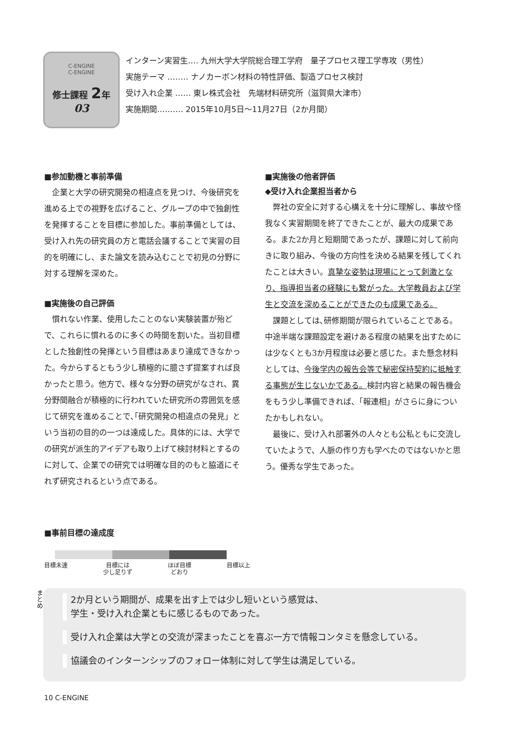C-ENGINE
C-ENGINE
修士課程 2年
03
インターン実習生‥‥ 九州大学大学院総合理工学府　量子プロセス理工学専攻（男性）
実施テーマ ‥‥‥‥ ナノカーボン材料の特性評価、製造プロセス検討
受け入れ企業 ‥‥‥ 東レ株式会社　先端材料研究所（滋賀県大津市）
実施期間‥‥‥‥‥ 2015年10月5日～11月27日（2か月間）
■参加動機と事前準備
企業と大学の研究開発の相違点を見つけ、今後研究を進める上での視野を広げること、グループの中で独創性を発揮することを目標に参加した。事前準備としては、受け入れ先の研究員の方と電話会議することで実習の目的を明確にし、また論文を読み込むことで初見の分野に対する理解を深めた。
■実施後の自己評価
慣れない作業、使用したことのない実験装置が殆どで、これらに慣れるのに多くの時間を割いた。当初目標とした独創性の発揮という目標はあまり達成できなかった。今からするともう少し積極的に臆さず提案すれば良かったと思う。他方で、様々な分野の研究がなされ、異分野間融合が積極的に行われていた研究所の雰囲気を感じて研究を進めることで､｢研究開発の相違点の発見」という当初の目的の一つは達成した。具体的には、大学での研究が派生的アイデアも取り上げて検討材料とするのに対して、企業での研究では明確な目的のもと脇道にそれず研究されるという点である。
■実施後の他者評価
◆受け入れ企業担当者から
弊社の安全に対する心構えを十分に理解し、事故や怪我なく実習期間を終了できたことが、最大の成果である。また2か月と短期間であったが、課題に対して前向きに取り組み、今後の方向性を決める結果を残してくれたことは大きい。真摯な姿勢は現場にとって刺激となり、指導担当者の経験にも繋がった。大学教員および学生と交流を深めることができたのも成果である。
課題としては､研修期間が限られていることである。中途半端な課題設定を避けある程度の結果を出すためには少なくとも3か月程度は必要と感じた。また懸念材料としては、今後学内の報告会等で秘密保持契約に抵触する事態が生じないかである。検討内容と結果の報告機会をもう少し準備できれば、「報連相」がさらに身についたかもしれない。
最後に、受け入れ部署外の人々とも公私ともに交流していたようで、人脈の作り方も学べたのではないかと思う。優秀な学生であった。
■事前目標の達成度
目標未達 目標には
少し足りず ほぼ目標
どおり 目標以上
まとめ
2か月という期間が、成果を出す上では少し短いという感覚は、
学生・受け入れ企業ともに感じるものであった。
受け入れ企業は大学との交流が深まったことを喜ぶ一方で情報コンタミを懸念している。
協議会のインターンシップのフォロー体制に対して学生は満足している。
10 C-ENGINE